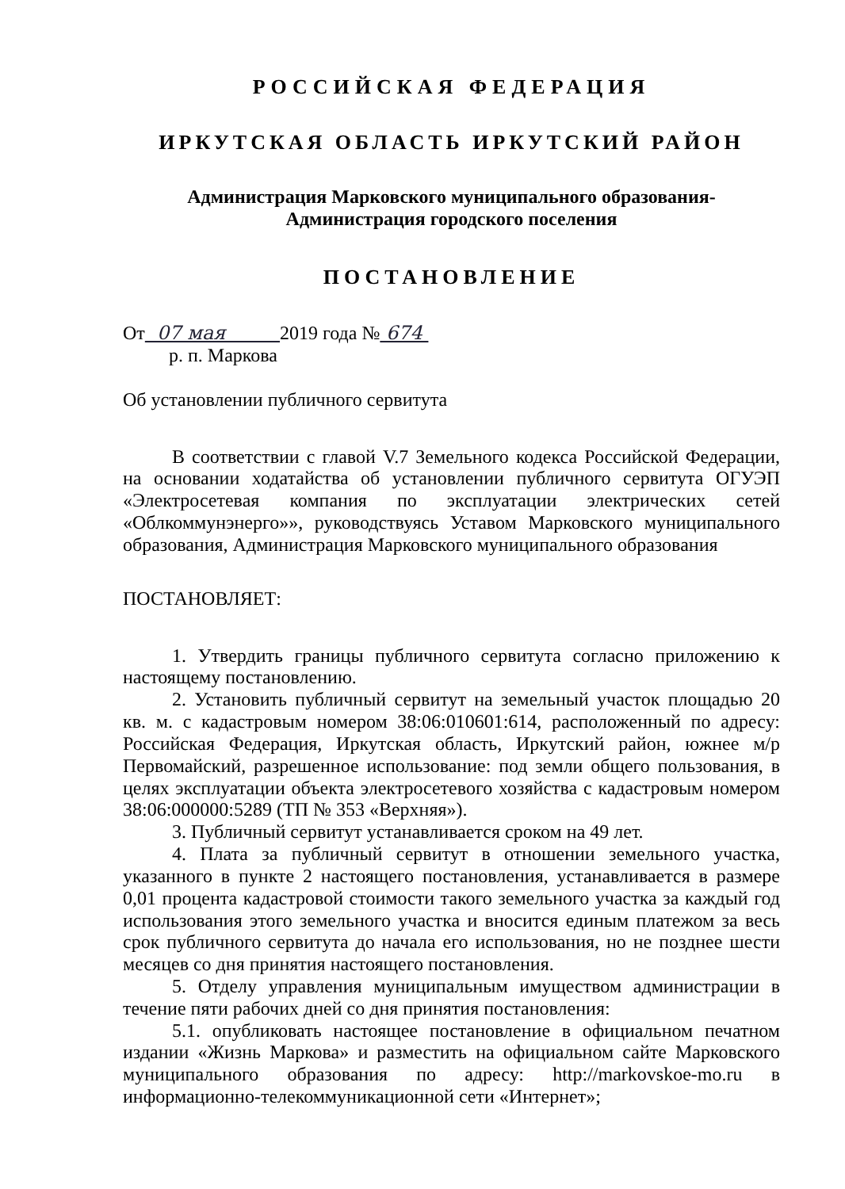РОССИЙСКАЯ ФЕДЕРАЦИЯ
ИРКУТСКАЯ ОБЛАСТЬ ИРКУТСКИЙ РАЙОН
Администрация Марковского муниципального образования-
Администрация городского поселения
ПОСТАНОВЛЕНИЕ
От 07 мая 2019 года № 674
р. п. Маркова
Об установлении публичного сервитута
В соответствии с главой V.7 Земельного кодекса Российской Федерации, на основании ходатайства об установлении публичного сервитута ОГУЭП «Электросетевая компания по эксплуатации электрических сетей «Облкоммунэнерго»», руководствуясь Уставом Марковского муниципального образования, Администрация Марковского муниципального образования
ПОСТАНОВЛЯЕТ:
1. Утвердить границы публичного сервитута согласно приложению к настоящему постановлению.
2. Установить публичный сервитут на земельный участок площадью 20 кв. м. с кадастровым номером 38:06:010601:614, расположенный по адресу: Российская Федерация, Иркутская область, Иркутский район, южнее м/р Первомайский, разрешенное использование: под земли общего пользования, в целях эксплуатации объекта электросетевого хозяйства с кадастровым номером 38:06:000000:5289 (ТП № 353 «Верхняя»).
3. Публичный сервитут устанавливается сроком на 49 лет.
4. Плата за публичный сервитут в отношении земельного участка, указанного в пункте 2 настоящего постановления, устанавливается в размере 0,01 процента кадастровой стоимости такого земельного участка за каждый год использования этого земельного участка и вносится единым платежом за весь срок публичного сервитута до начала его использования, но не позднее шести месяцев со дня принятия настоящего постановления.
5. Отделу управления муниципальным имуществом администрации в течение пяти рабочих дней со дня принятия постановления:
5.1. опубликовать настоящее постановление в официальном печатном издании «Жизнь Маркова» и разместить на официальном сайте Марковского муниципального образования по адресу: http://markovskoe-mo.ru в информационно-телекоммуникационной сети «Интернет»;